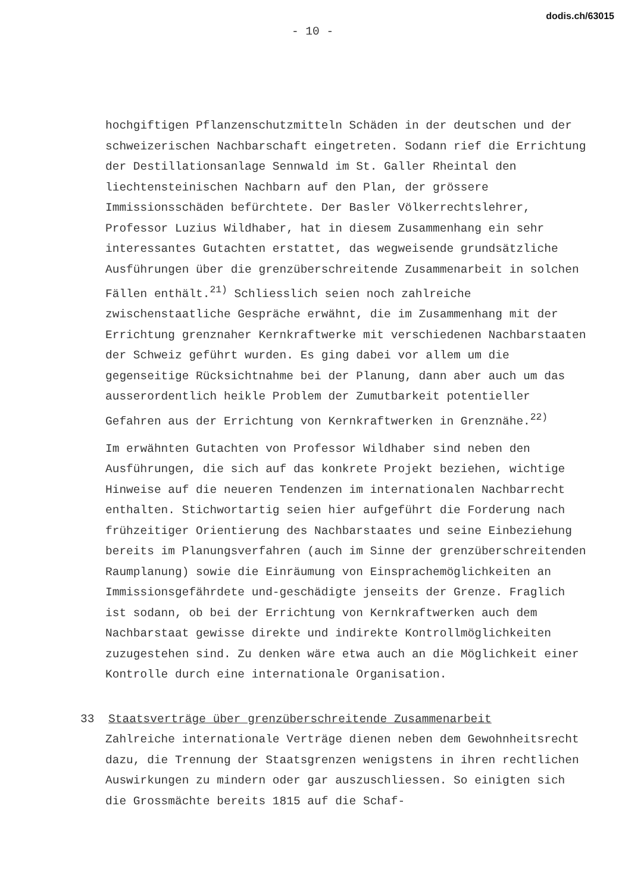dodis.ch/63015
- 10 -
hochgiftigen Pflanzenschutzmitteln Schäden in der deutschen und der schweizerischen Nachbarschaft eingetreten. Sodann rief die Errichtung der Destillationsanlage Sennwald im St. Galler Rheintal den liechtensteinischen Nachbarn auf den Plan, der grössere Immissionsschäden befürchtete. Der Basler Völkerrechtslehrer, Professor Luzius Wildhaber, hat in diesem Zusammenhang ein sehr interessantes Gutachten erstattet, das wegweisende grundsätzliche Ausführungen über die grenzüberschreitende Zusammenarbeit in solchen Fällen enthält.<sup>21)</sup> Schliesslich seien noch zahlreiche zwischenstaatliche Gespräche erwähnt, die im Zusammenhang mit der Errichtung grenznaher Kernkraftwerke mit verschiedenen Nachbarstaaten der Schweiz geführt wurden. Es ging dabei vor allem um die gegenseitige Rücksichtnahme bei der Planung, dann aber auch um das ausserordentlich heikle Problem der Zumutbarkeit potentieller Gefahren aus der Errichtung von Kernkraftwerken in Grenznähe.<sup>22)</sup>
Im erwähnten Gutachten von Professor Wildhaber sind neben den Ausführungen, die sich auf das konkrete Projekt beziehen, wichtige Hinweise auf die neueren Tendenzen im internationalen Nachbarrecht enthalten. Stichwortartig seien hier aufgeführt die Forderung nach frühzeitiger Orientierung des Nachbarstaates und seine Einbeziehung bereits im Planungsverfahren (auch im Sinne der grenzüberschreitenden Raumplanung) sowie die Einräumung von Einsprachemöglichkeiten an Immissionsgefährdete und-geschädigte jenseits der Grenze. Fraglich ist sodann, ob bei der Errichtung von Kernkraftwerken auch dem Nachbarstaat gewisse direkte und indirekte Kontrollmöglichkeiten zuzugestehen sind. Zu denken wäre etwa auch an die Möglichkeit einer Kontrolle durch eine internationale Organisation.
33 Staatsverträge über grenzüberschreitende Zusammenarbeit
Zahlreiche internationale Verträge dienen neben dem Gewohnheitsrecht dazu, die Trennung der Staatsgrenzen wenigstens in ihren rechtlichen Auswirkungen zu mindern oder gar auszuschliessen. So einigten sich die Grossmächte bereits 1815 auf die Schaf-